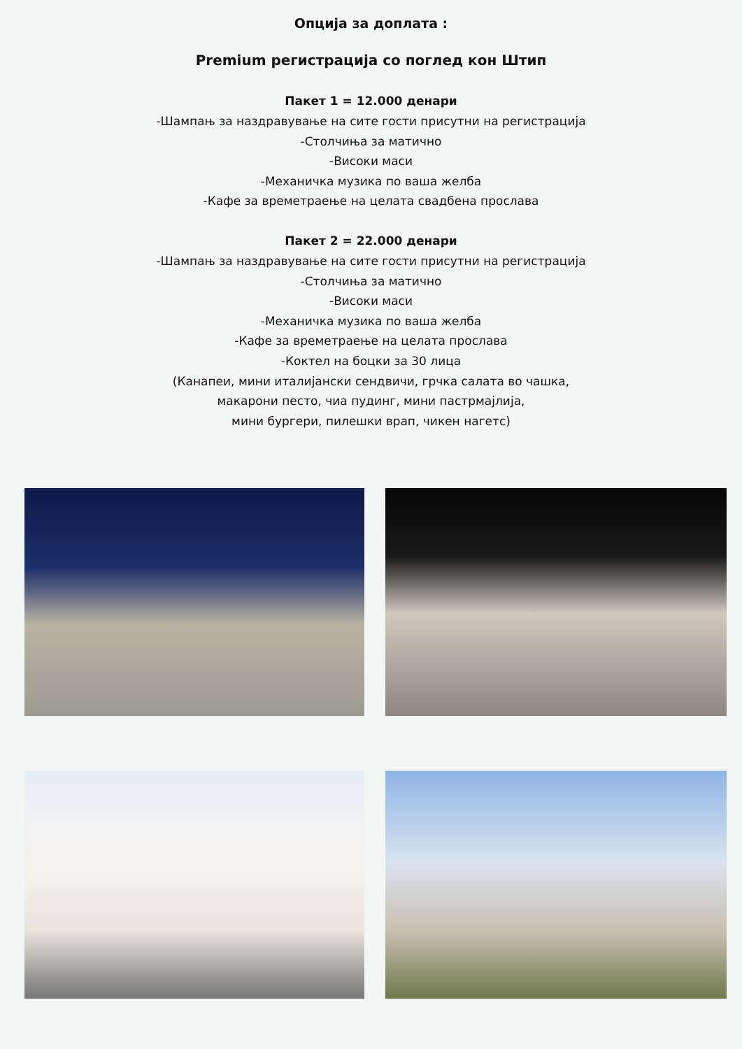Опција за доплата :
Premium регистрација со поглед кон Штип
Пакет 1 = 12.000 денари
-Шампањ за наздравување на сите гости присутни на регистрација
-Столчиња за матично
-Високи маси
-Механичка музика по ваша желба
-Кафе за времетраење на целата свадбена прослава
Пакет 2 = 22.000 денари
-Шампањ за наздравување на сите гости присутни на регистрација
-Столчиња за матично
-Високи маси
-Механичка музика по ваша желба
-Кафе за времетраење на целата прослава
-Коктел на боцки за 30 лица
(Канапеи, мини италијански сендвичи, грчка салата во чашка,
макарони песто, чиа пудинг, мини пастрмајлија,
мини бургери, пилешки врап, чикен нагетс)